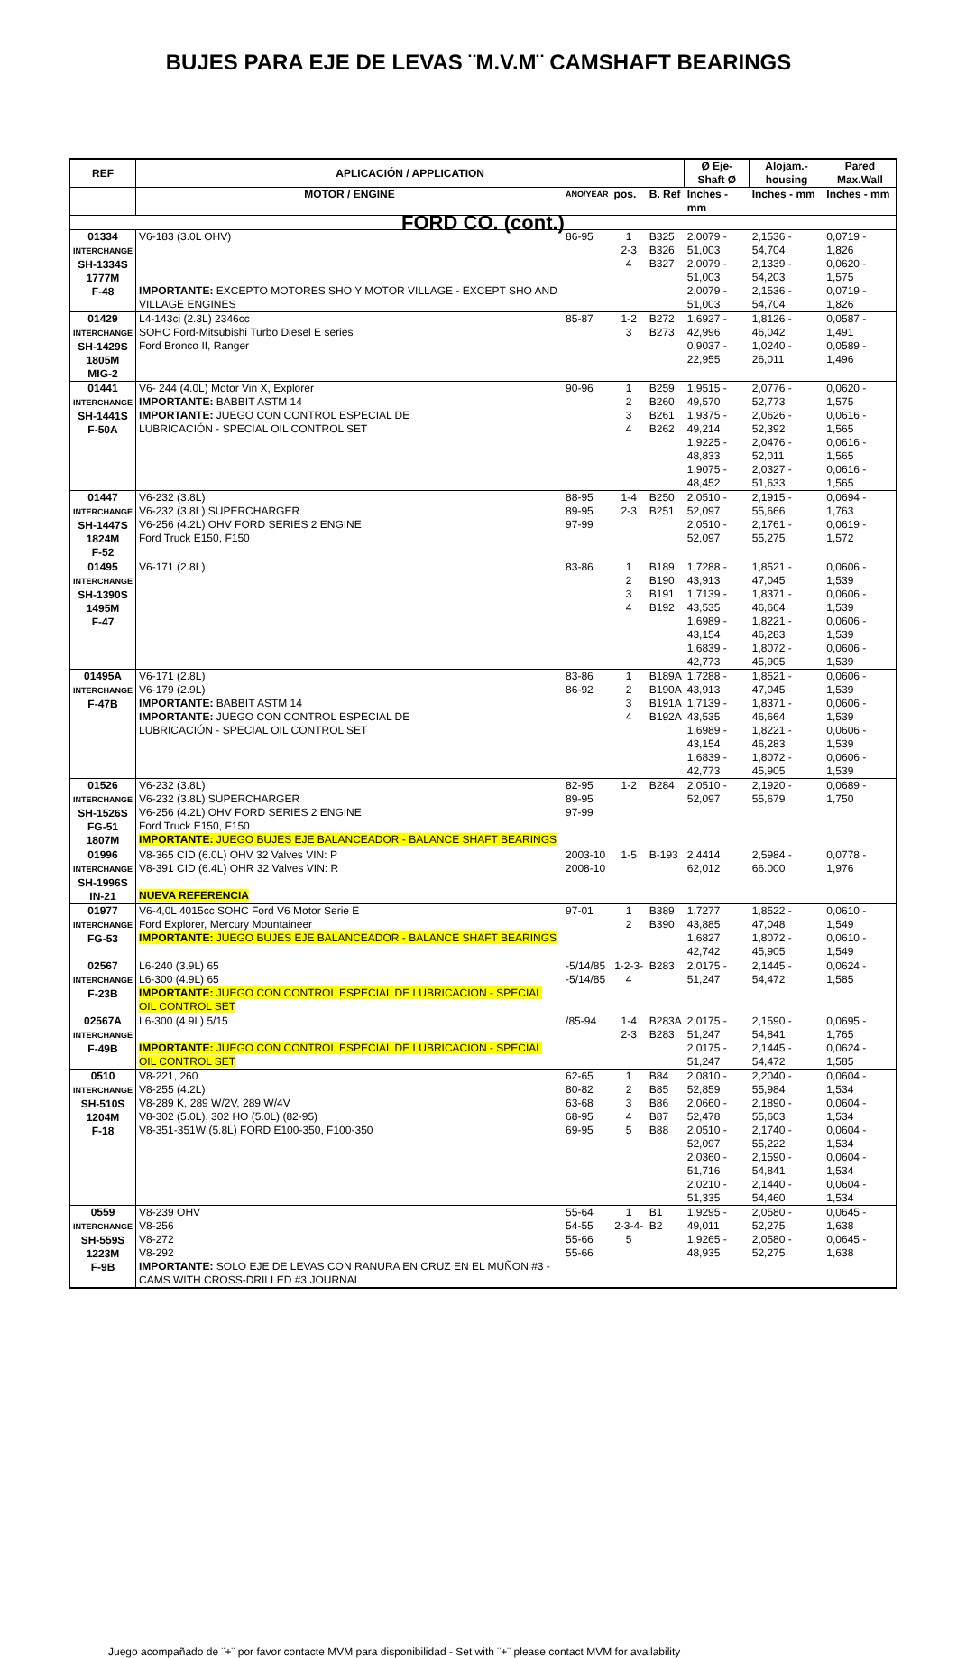BUJES PARA EJE DE LEVAS ¨M.V.M¨ CAMSHAFT BEARINGS
| REF | APLICACIÓN / APPLICATION | | | | Ø Eje- Shaft Ø | Alojam.-housing | Pared Max.Wall |
| --- | --- | --- | --- | --- | --- | --- | --- |
| | MOTOR / ENGINE | AÑO/YEAR | pos. | B. Ref | Inches - mm | Inches - mm | Inches - mm |
| FORD CO. (cont.) | | | | | | | |
| 01334 INTERCHANGE SH-1334S 1777M F-48 | V6-183 (3.0L OHV) IMPORTANTE: EXCEPTO MOTORES SHO Y MOTOR VILLAGE - EXCEPT SHO AND VILLAGE ENGINES | 86-95 | 1 2-3 4 | B325 B326 B327 | 2,0079 - 51,003 2,0079 - 51,003 2,0079 - 51,003 | 2,1536 - 54,704 2,1339 - 54,203 2,1536 - 54,704 | 0,0719 - 1,826 0,0620 - 1,575 0,0719 - 1,826 |
| 01429 INTERCHANGE SH-1429S 1805M MIG-2 | L4-143ci (2.3L) 2346cc SOHC Ford-Mitsubishi Turbo Diesel E series Ford Bronco II, Ranger | 85-87 | 1-2 3 | B272 B273 | 1,6927 - 42,996 0,9037 - 22,955 | 1,8126 - 46,042 1,0240 - 26,011 | 0,0587 - 1,491 0,0589 - 1,496 |
| 01441 INTERCHANGE SH-1441S F-50A | V6- 244 (4.0L) Motor Vin X, Explorer IMPORTANTE: BABBIT ASTM 14 IMPORTANTE: JUEGO CON CONTROL ESPECIAL DE LUBRICACIÓN - SPECIAL OIL CONTROL SET | 90-96 | 1 2 3 4 | B259 B260 B261 B262 | 1,9515 - 49,570 1,9375 - 49,214 1,9225 - 48,833 1,9075 - 48,452 | 2,0776 - 52,773 2,0626 - 52,392 2,0476 - 52,011 2,0327 - 51,633 | 0,0620 - 1,575 0,0616 - 1,565 0,0616 - 1,565 0,0616 - 1,565 |
| 01447 INTERCHANGE SH-1447S 1824M F-52 | V6-232 (3.8L) V6-232 (3.8L) SUPERCHARGER V6-256 (4.2L) OHV FORD SERIES 2 ENGINE Ford Truck E150, F150 | 88-95 89-95 97-99 | 1-4 2-3 | B250 B251 | 2,0510 - 52,097 2,0510 - 52,097 | 2,1915 - 55,666 2,1761 - 55,275 | 0,0694 - 1,763 0,0619 - 1,572 |
| 01495 INTERCHANGE SH-1390S 1495M F-47 | V6-171 (2.8L) | 83-86 | 1 2 3 4 | B189 B190 B191 B192 | 1,7288 - 43,913 1,7139 - 43,535 1,6989 - 43,154 1,6839 - 42,773 | 1,8521 - 47,045 1,8371 - 46,664 1,8221 - 46,283 1,8072 - 45,905 | 0,0606 - 1,539 0,0606 - 1,539 0,0606 - 1,539 0,0606 - 1,539 |
| 01495A INTERCHANGE F-47B | V6-171 (2.8L) V6-179 (2.9L) IMPORTANTE: BABBIT ASTM 14 IMPORTANTE: JUEGO CON CONTROL ESPECIAL DE LUBRICACIÓN - SPECIAL OIL CONTROL SET | 83-86 86-92 | 1 2 3 4 | B189A B190A B191A B192A | 1,7288 - 43,913 1,7139 - 43,535 1,6989 - 43,154 1,6839 - 42,773 | 1,8521 - 47,045 1,8371 - 46,664 1,8221 - 46,283 1,8072 - 45,905 | 0,0606 - 1,539 0,0606 - 1,539 0,0606 - 1,539 0,0606 - 1,539 |
| 01526 INTERCHANGE SH-1526S FG-51 1807M | V6-232 (3.8L) V6-232 (3.8L) SUPERCHARGER V6-256 (4.2L) OHV FORD SERIES 2 ENGINE Ford Truck E150, F150 IMPORTANTE: JUEGO BUJES EJE BALANCEADOR - BALANCE SHAFT BEARINGS | 82-95 89-95 97-99 | 1-2 | B284 | 2,0510 - 52,097 | 2,1920 - 55,679 | 0,0689 - 1,750 |
| 01996 INTERCHANGE SH-1996S IN-21 | V8-365 CID (6.0L) OHV 32 Valves VIN: P V8-391 CID (6.4L) OHR 32 Valves VIN: R NUEVA REFERENCIA | 2003-10 2008-10 | 1-5 | B-193 | 2,4414 62,012 | 2,5984 - 66.000 | 0,0778 - 1,976 |
| 01977 INTERCHANGE FG-53 | V6-4,0L 4015cc SOHC Ford V6 Motor Serie E Ford Explorer, Mercury Mountaineer IMPORTANTE: JUEGO BUJES EJE BALANCEADOR - BALANCE SHAFT BEARINGS | 97-01 | 1 2 | B389 B390 | 1,7277 43,885 1,6827 42,742 | 1,8522 - 47,048 1,8072 - 45,905 | 0,0610 - 1,549 0,0610 - 1,549 |
| 02567 INTERCHANGE F-23B | L6-240 (3.9L) 65 L6-300 (4.9L) 65 IMPORTANTE: JUEGO CON CONTROL ESPECIAL DE LUBRICACION - SPECIAL OIL CONTROL SET | -5/14/85 -5/14/85 | 1-2-3-4 | B283 | 2,0175 - 51,247 | 2,1445 - 54,472 | 0,0624 - 1,585 |
| 02567A INTERCHANGE F-49B | L6-300 (4.9L) 5/15 IMPORTANTE: JUEGO CON CONTROL ESPECIAL DE LUBRICACION - SPECIAL OIL CONTROL SET | /85-94 | 1-4 2-3 | B283A B283 | 2,0175 - 51,247 2,0175 - 51,247 | 2,1590 - 54,841 2,1445 - 54,472 | 0,0695 - 1,765 0,0624 - 1,585 |
| 0510 INTERCHANGE SH-510S 1204M F-18 | V8-221, 260 V8-255 (4.2L) V8-289 K, 289 W/2V, 289 W/4V V8-302 (5.0L), 302 HO (5.0L) (82-95) V8-351-351W (5.8L) FORD E100-350, F100-350 | 62-65 80-82 63-68 68-95 69-95 | 1 2 3 4 5 | B84 B85 B86 B87 B88 | 2,0810 - 52,859 2,0660 - 52,478 2,0510 - 52,097 2,0360 - 51,716 2,0210 - 51,335 | 2,2040 - 55,984 2,1890 - 55,603 2,1740 - 55,222 2,1590 - 54,841 2,1440 - 54,460 | 0,0604 - 1,534 0,0604 - 1,534 0,0604 - 1,534 0,0604 - 1,534 0,0604 - 1,534 |
| 0559 INTERCHANGE SH-559S 1223M F-9B | V8-239 OHV V8-256 V8-272 V8-292 IMPORTANTE: SOLO EJE DE LEVAS CON RANURA EN CRUZ EN EL MUÑON #3 - CAMS WITH CROSS-DRILLED #3 JOURNAL | 55-64 54-55 55-66 55-66 | 1 2-3-4-5 | B1 B2 | 1,9295 - 49,011 1,9265 - 48,935 | 2,0580 - 52,275 2,0580 - 52,275 | 0,0645 - 1,638 0,0645 - 1,638 |
Juego acompañado de ¨+¨ por favor contacte MVM para disponibilidad - Set with ¨+¨ please contact MVM for availability